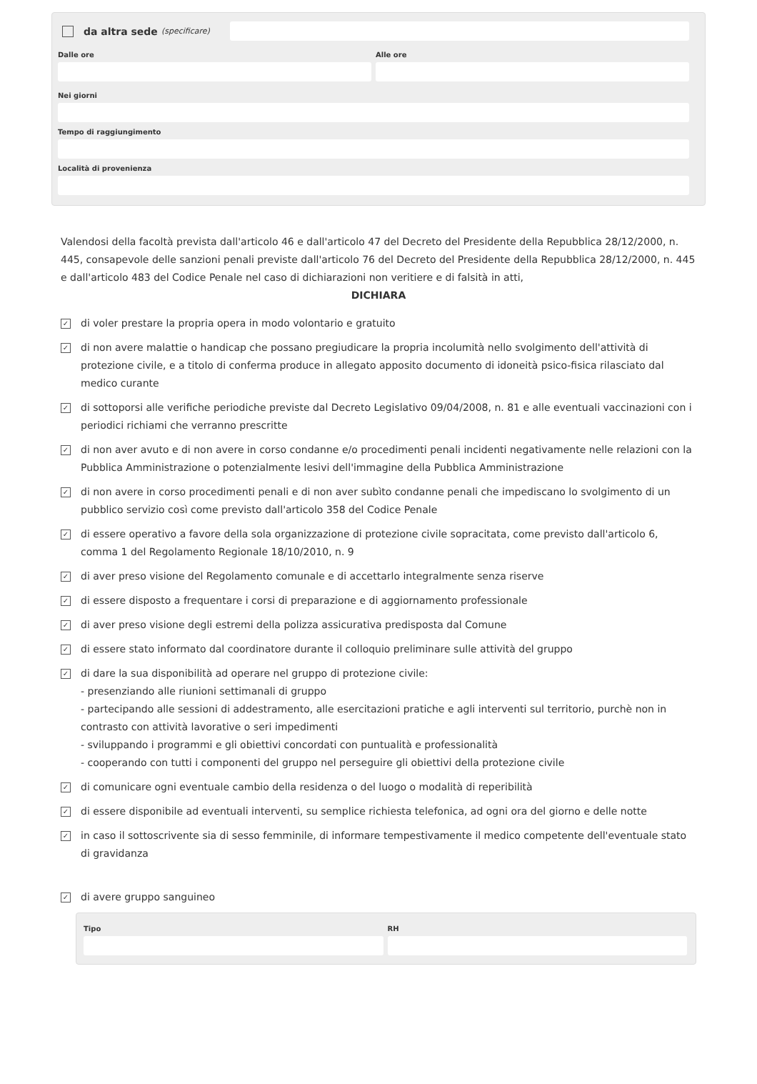da altra sede (specificare)
Dalle ore Alle ore
Nei giorni
Tempo di raggiungimento
Località di provenienza
Valendosi della facoltà prevista dall'articolo 46 e dall'articolo 47 del Decreto del Presidente della Repubblica 28/12/2000, n. 445, consapevole delle sanzioni penali previste dall'articolo 76 del Decreto del Presidente della Repubblica 28/12/2000, n. 445 e dall'articolo 483 del Codice Penale nel caso di dichiarazioni non veritiere e di falsità in atti,
DICHIARA
✓
di voler prestare la propria opera in modo volontario e gratuito
✓
di non avere malattie o handicap che possano pregiudicare la propria incolumità nello svolgimento dell'attività di protezione civile, e a titolo di conferma produce in allegato apposito documento di idoneità psico-fisica rilasciato dal medico curante
✓
di sottoporsi alle verifiche periodiche previste dal Decreto Legislativo 09/04/2008, n. 81 e alle eventuali vaccinazioni con i periodici richiami che verranno prescritte
✓
di non aver avuto e di non avere in corso condanne e/o procedimenti penali incidenti negativamente nelle relazioni con la Pubblica Amministrazione o potenzialmente lesivi dell'immagine della Pubblica Amministrazione
✓
di non avere in corso procedimenti penali e di non aver subìto condanne penali che impediscano lo svolgimento di un pubblico servizio così come previsto dall'articolo 358 del Codice Penale
✓
di essere operativo a favore della sola organizzazione di protezione civile sopracitata, come previsto dall'articolo 6, comma 1 del Regolamento Regionale 18/10/2010, n. 9
✓
di aver preso visione del Regolamento comunale e di accettarlo integralmente senza riserve
✓
di essere disposto a frequentare i corsi di preparazione e di aggiornamento professionale
✓
di aver preso visione degli estremi della polizza assicurativa predisposta dal Comune
✓
di essere stato informato dal coordinatore durante il colloquio preliminare sulle attività del gruppo
✓
di dare la sua disponibilità ad operare nel gruppo di protezione civile:
- presenziando alle riunioni settimanali di gruppo
- partecipando alle sessioni di addestramento, alle esercitazioni pratiche e agli interventi sul territorio, purchè non in contrasto con attività lavorative o seri impedimenti
- sviluppando i programmi e gli obiettivi concordati con puntualità e professionalità
- cooperando con tutti i componenti del gruppo nel perseguire gli obiettivi della protezione civile
✓
di comunicare ogni eventuale cambio della residenza o del luogo o modalità di reperibilità
✓
di essere disponibile ad eventuali interventi, su semplice richiesta telefonica, ad ogni ora del giorno e delle notte
✓
in caso il sottoscrivente sia di sesso femminile, di informare tempestivamente il medico competente dell'eventuale stato di gravidanza
✓
di avere gruppo sanguineo
Tipo RH